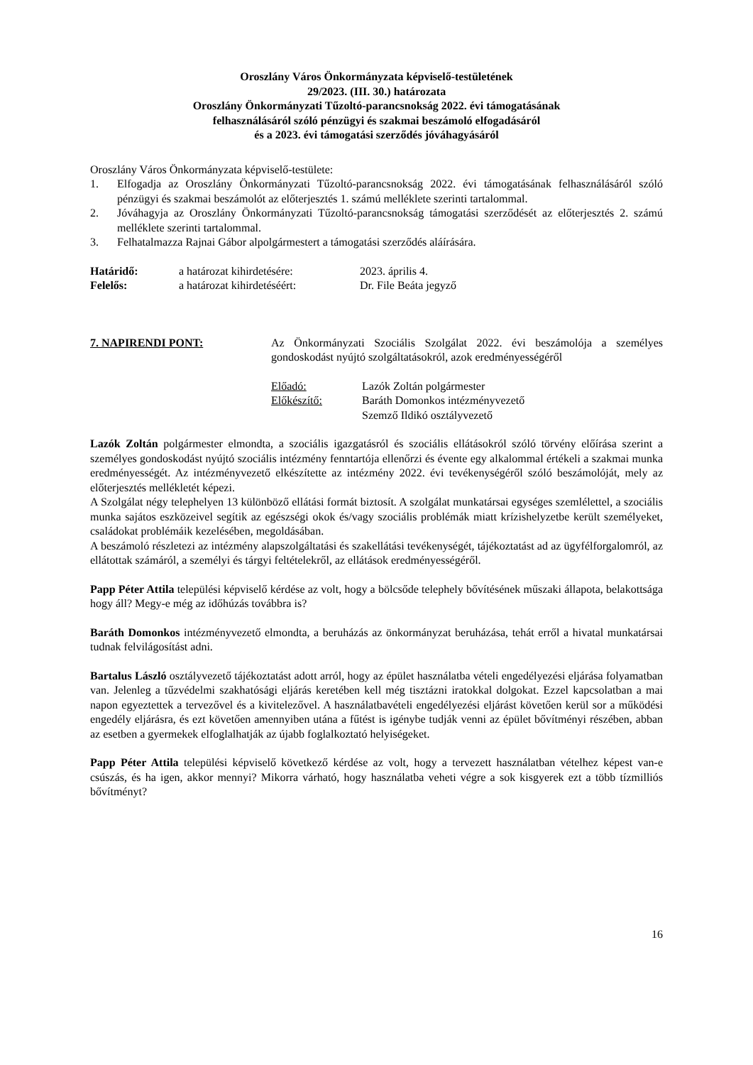Oroszlány Város Önkormányzata képviselő-testületének
29/2023. (III. 30.) határozata
Oroszlány Önkormányzati Tűzoltó-parancsnokság 2022. évi támogatásának
felhasználásáról szóló pénzügyi és szakmai beszámoló elfogadásáról
és a 2023. évi támogatási szerződés jóváhagyásáról
Oroszlány Város Önkormányzata képviselő-testülete:
1. Elfogadja az Oroszlány Önkormányzati Tűzoltó-parancsnokság 2022. évi támogatásának felhasználásáról szóló pénzügyi és szakmai beszámolót az előterjesztés 1. számú melléklete szerinti tartalommal.
2. Jóváhagyja az Oroszlány Önkormányzati Tűzoltó-parancsnokság támogatási szerződését az előterjesztés 2. számú melléklete szerinti tartalommal.
3. Felhatalmazza Rajnai Gábor alpolgármestert a támogatási szerződés aláírására.
Határidő: a határozat kihirdetésére: 2023. április 4.
Felelős: a határozat kihirdetéséért: Dr. File Beáta jegyző
7. NAPIRENDI PONT: Az Önkormányzati Szociális Szolgálat 2022. évi beszámolója a személyes gondoskodást nyújtó szolgáltatásokról, azok eredményességéről
Előadó: Lazók Zoltán polgármester
Előkészítő: Baráth Domonkos intézményvezető
Szemző Ildikó osztályvezető
Lazók Zoltán polgármester elmondta, a szociális igazgatásról és szociális ellátásokról szóló törvény előírása szerint a személyes gondoskodást nyújtó szociális intézmény fenntartója ellenőrzi és évente egy alkalommal értékeli a szakmai munka eredményességét. Az intézményvezető elkészítette az intézmény 2022. évi tevékenységéről szóló beszámolóját, mely az előterjesztés mellékletét képezi.
A Szolgálat négy telephelyen 13 különböző ellátási formát biztosít. A szolgálat munkatársai egységes szemlélettel, a szociális munka sajátos eszközeivel segítik az egészségi okok és/vagy szociális problémák miatt krízishelyzetbe került személyeket, családokat problémáik kezelésében, megoldásában.
A beszámoló részletezi az intézmény alapszolgáltatási és szakellátási tevékenységét, tájékoztatást ad az ügyfélforgalomról, az ellátottak számáról, a személyi és tárgyi feltételekről, az ellátások eredményességéről.
Papp Péter Attila települési képviselő kérdése az volt, hogy a bölcsőde telephely bővítésének műszaki állapota, belakottsága hogy áll? Megy-e még az időhúzás továbbra is?
Baráth Domonkos intézményvezető elmondta, a beruházás az önkormányzat beruházása, tehát erről a hivatal munkatársai tudnak felvilágosítást adni.
Bartalus László osztályvezető tájékoztatást adott arról, hogy az épület használatba vételi engedélyezési eljárása folyamatban van. Jelenleg a tűzvédelmi szakhatósági eljárás keretében kell még tisztázni iratokkal dolgokat. Ezzel kapcsolatban a mai napon egyeztettek a tervezővel és a kivitelezővel. A használatbavételi engedélyezési eljárást követően kerül sor a működési engedély eljárásra, és ezt követően amennyiben utána a fűtést is igénybe tudják venni az épület bővítményi részében, abban az esetben a gyermekek elfoglalhatják az újabb foglalkoztató helyiségeket.
Papp Péter Attila települési képviselő következő kérdése az volt, hogy a tervezett használatban vételhez képest van-e csúszás, és ha igen, akkor mennyi? Mikorra várható, hogy használatba veheti végre a sok kisgyerek ezt a több tízmilliós bővítményt?
16